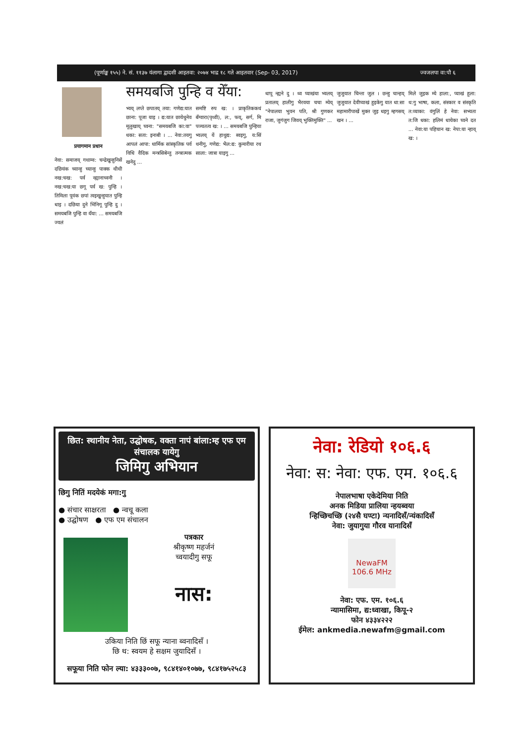(पूर्णाङ्क १५५) ने. सं. ११३७ यंलागा द्वादशी आइतवा: २०७४ भाद्र १८ गते आइतवार (Sep- 03, 2017) ज्वजलपा वा:पौ ६
प्रयागमान प्रधान
नेवा: समाजय् गथाम्व: चन्द्रेखुन्हुनिसें दछियंक च्यान्हु च्यान्हु पाक्क थीथी नख:चख: पर्व न्ह्यानाच्वनी । नख:चख:या छगू पर्व ख: पुन्हि । तिमिला पूवंक छपां त्वइखुन्हुयात पुन्हि धाइ । दछिया दुने भिंनिगू पुन्हि दु । समयबजि पुन्हि वा यँया: ... समयबजि ज्वलं
समयबजि पुन्हि व येँया:
भ्वय् लप्ते छपातय् तया: गणेद्य:यात छाना: पूजा याइ । द्य:यात छायेधुनेव मूलुखाय् च्वना: "समयबजि का:वा" धका: सता: इनाबी । ... नेवा:तयगु आपलं आपा: धार्मिक सांस्कृतिक पर्व विधि वैदिक मन्त्रसिबेन्तु तन्त्रात्मक खनेदु ...
समष्टि रुप ख: । प्राकृतिककथं बँग्वारा(पृथ्वी), ल:, फय्, सर्ग, मि पञ्चतत्व ख: । ... समयबजि पुन्हिया भ्वलय् यें हाथुद्य: ब्वइगु, य:सिं थनीगु, गणेद्य: भैल:द्य: कुमारीया रथ साला: जात्रा याइगु ...
धापू न्ह्यने दु । थ्व प्याखंया भ्वलय् प्रतालय् हालीगु भैरवया चचा म्येय् "नेपालया भुवन पति, श्री गुणकर राजा, जुगंजुग जिवय् भुक्तिमुक्ति" ...
जुजुयात चिन्ता जुल । छन्हु चान्हय् जुजुयात देवीप्याखं हुइकेगु यात धा:सा महामारीपाखें मुक्त जुइ धइगु म्हगसय् खन । ...
मिले जुइक म्ये हाला:, प्याखं हुला: थ:गु भाषा, कला, संस्कार व संस्कृति त:व्याका: वंगुलिं हे नेवा: सभ्यता त:जि धका: हलिमं धायेका च्वने दत ... नेवा:या पहिचान ख: नेपा:या न्हाय् ख: ।
छित: स्थानीय नेता, उद्घोषक, वक्ता नापं बांला:म्ह एफ एम संचालक यायेगु
जिमिगु अभियान
छिगु नितिं मदयेकं मगा:गु
● संचार साक्षरता ● न्वचू कला
● उद्घोषण ● एफ एम संचालन
पत्रकार
श्रीकृष्ण महर्जनं
च्वयादीगु सफू
नास:
उकिया निति छिं सफू न्याना ब्वनादिसँ ।
छि थ: स्वयम हे सक्षम जुयादिसँ ।
सफूया निति फोन ल्या: ४३३३००७, ९८४१४०१०७७, ९८४१७५२५८३
नेवा: रेडियो १०६.६
नेवा: स: नेवा: एफ. एम. १०६.६
नेपालभाषा एकेदेमिया निति
अनक मिडिया प्रालिया न्हयब्वया
न्हिच्छिचच्छि (२४सै घण्टा) न्यनादिसँ/न्यंकादिसँ
नेवा: जुयागुया गौरव यानादिसँ
NewaFM
106.6 MHz
नेवा: एफ. एम. १०६.६
न्यामासिमा, द्य:ध्वाखा, किपू-२
फोन ४३३४२२२
ईमेल: ankmedia.newafm@gmail.com